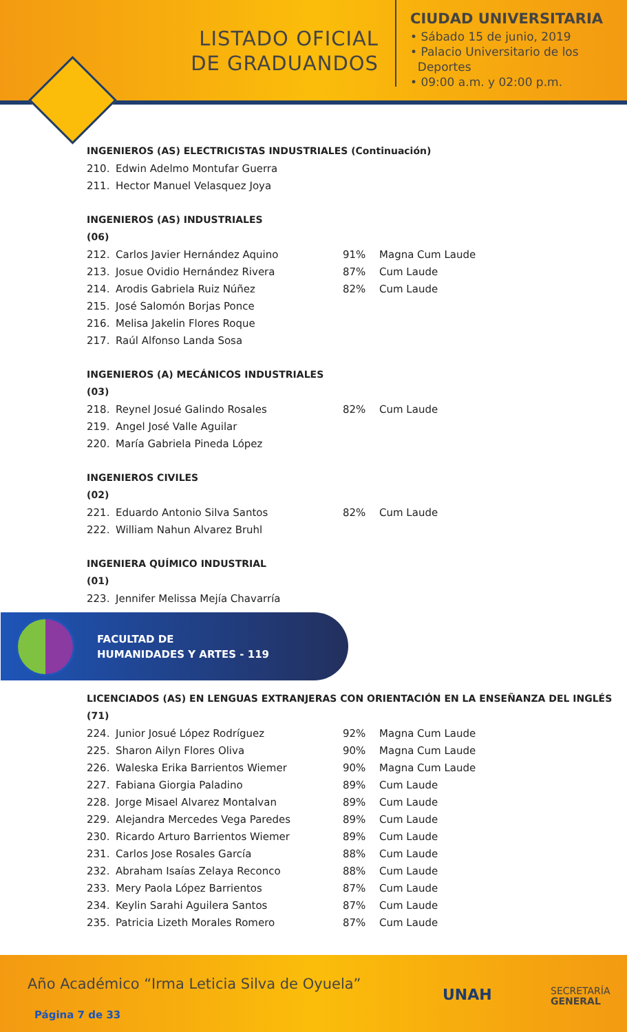LISTADO OFICIAL
DE GRADUANDOS
CIUDAD UNIVERSITARIA
• Sábado 15 de junio, 2019
• Palacio Universitario de los
Deportes
• 09:00 a.m. y 02:00 p.m.
INGENIEROS (AS) ELECTRICISTAS INDUSTRIALES (Continuación)
| 210. | Edwin Adelmo Montufar Guerra | | |
| 211. | Hector Manuel Velasquez Joya | | |
INGENIEROS (AS) INDUSTRIALES
(06)
| 212. | Carlos Javier Hernández Aquino | 91% | Magna Cum Laude |
| 213. | Josue Ovidio Hernández Rivera | 87% | Cum Laude |
| 214. | Arodis Gabriela Ruiz Núñez | 82% | Cum Laude |
| 215. | José Salomón Borjas Ponce | | |
| 216. | Melisa Jakelin Flores Roque | | |
| 217. | Raúl Alfonso Landa Sosa | | |
INGENIEROS (A) MECÁNICOS INDUSTRIALES
(03)
| 218. | Reynel Josué Galindo Rosales | 82% | Cum Laude |
| 219. | Angel José Valle Aguilar | | |
| 220. | María Gabriela Pineda López | | |
INGENIEROS CIVILES
(02)
| 221. | Eduardo Antonio Silva Santos | 82% | Cum Laude |
| 222. | William Nahun Alvarez Bruhl | | |
INGENIERA QUÍMICO INDUSTRIAL
(01)
| 223. | Jennifer Melissa Mejía Chavarría | | |
FACULTAD DE
HUMANIDADES Y ARTES - 119
LICENCIADOS (AS) EN LENGUAS EXTRANJERAS CON ORIENTACIÓN EN LA ENSEÑANZA DEL INGLÉS
(71)
| 224. | Junior Josué López Rodríguez | 92% | Magna Cum Laude |
| 225. | Sharon Ailyn Flores Oliva | 90% | Magna Cum Laude |
| 226. | Waleska Erika Barrientos Wiemer | 90% | Magna Cum Laude |
| 227. | Fabiana Giorgia Paladino | 89% | Cum Laude |
| 228. | Jorge Misael Alvarez Montalvan | 89% | Cum Laude |
| 229. | Alejandra Mercedes Vega Paredes | 89% | Cum Laude |
| 230. | Ricardo Arturo Barrientos Wiemer | 89% | Cum Laude |
| 231. | Carlos Jose Rosales García | 88% | Cum Laude |
| 232. | Abraham Isaías Zelaya Reconco | 88% | Cum Laude |
| 233. | Mery Paola López Barrientos | 87% | Cum Laude |
| 234. | Keylin Sarahi Aguilera Santos | 87% | Cum Laude |
| 235. | Patricia Lizeth Morales Romero | 87% | Cum Laude |
Año Académico “Irma Leticia Silva de Oyuela”
Página 7 de 33
UNAH
SECRETARÍA
GENERAL